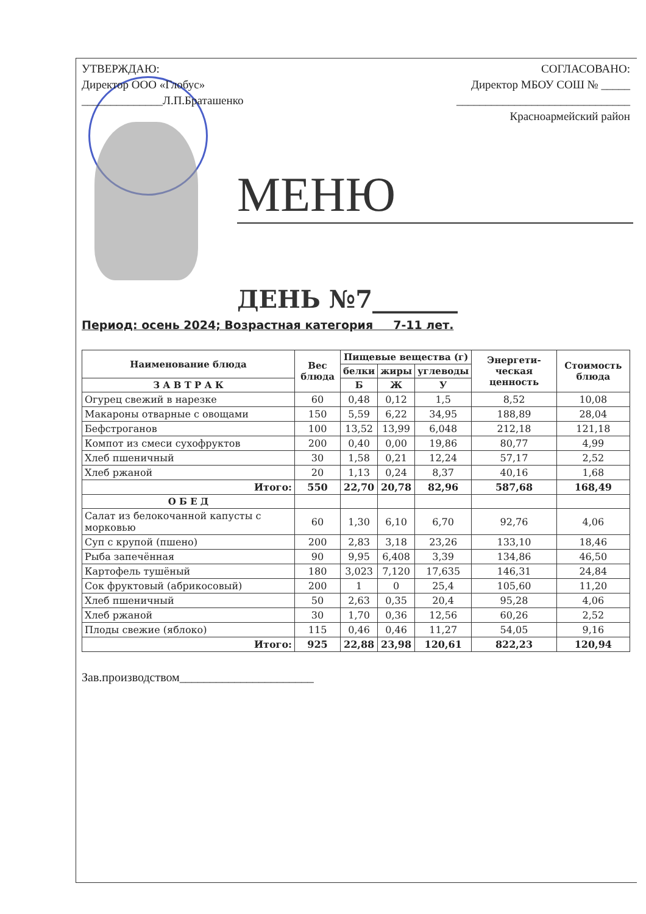УТВЕРЖДАЮ:
Директор ООО «Глобус»
______________Л.П.Браташенко
СОГЛАСОВАНО:
Директор МБОУ СОШ № _____
______________________________
Красноармейский район
МЕНЮ
ДЕНЬ №7_______
Период: осень 2024; Возрастная категория 7-11 лет.
| Наименование блюда | Вес блюда | Пищевые вещества (г) | | | Энергети-ческая ценность | Стоимость блюда |
| --- | --- | --- | --- | --- | --- | --- |
| | | белки | жиры | углеводы | | |
| | | Б | Ж | У | | |
| З А В Т Р А К | | | | | | |
| Огурец свежий в нарезке | 60 | 0,48 | 0,12 | 1,5 | 8,52 | 10,08 |
| Макароны отварные с овощами | 150 | 5,59 | 6,22 | 34,95 | 188,89 | 28,04 |
| Бефстроганов | 100 | 13,52 | 13,99 | 6,048 | 212,18 | 121,18 |
| Компот из смеси сухофруктов | 200 | 0,40 | 0,00 | 19,86 | 80,77 | 4,99 |
| Хлеб пшеничный | 30 | 1,58 | 0,21 | 12,24 | 57,17 | 2,52 |
| Хлеб ржаной | 20 | 1,13 | 0,24 | 8,37 | 40,16 | 1,68 |
| Итого: | 550 | 22,70 | 20,78 | 82,96 | 587,68 | 168,49 |
| О Б Е Д | | | | | | |
| Салат из белокочанной капусты с морковью | 60 | 1,30 | 6,10 | 6,70 | 92,76 | 4,06 |
| Суп с крупой (пшено) | 200 | 2,83 | 3,18 | 23,26 | 133,10 | 18,46 |
| Рыба запечённая | 90 | 9,95 | 6,408 | 3,39 | 134,86 | 46,50 |
| Картофель тушёный | 180 | 3,023 | 7,120 | 17,635 | 146,31 | 24,84 |
| Сок фруктовый (абрикосовый) | 200 | 1 | 0 | 25,4 | 105,60 | 11,20 |
| Хлеб пшеничный | 50 | 2,63 | 0,35 | 20,4 | 95,28 | 4,06 |
| Хлеб ржаной | 30 | 1,70 | 0,36 | 12,56 | 60,26 | 2,52 |
| Плоды свежие (яблоко) | 115 | 0,46 | 0,46 | 11,27 | 54,05 | 9,16 |
| Итого: | 925 | 22,88 | 23,98 | 120,61 | 822,23 | 120,94 |
Зав.производством______________________